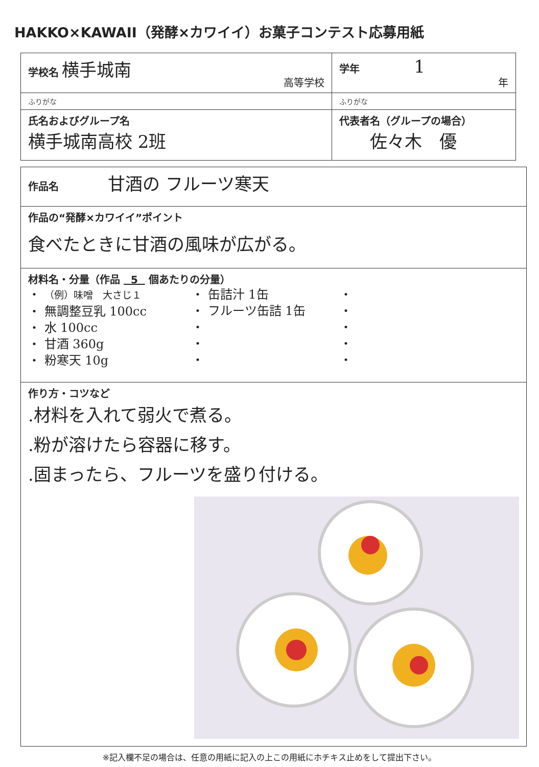HAKKO×KAWAII（発酵×カワイイ）お菓子コンテスト応募用紙
| 学校名 横手城南 高等学校 | 学年 1 年 |
| ふりがな | ふりがな |
| 氏名およびグループ名 横手城南高校 2班 | 代表者名（グループの場合） 佐々木 優 |
| 作品名 甘酒の フルーツ寒天 |
| 作品の“発酵×カワイイ”ポイント 食べたときに甘酒の風味が広がる。 |
| 材料名・分量（作品 5 個あたりの分量） ・ （例）味噌 大さじ１ ・ 無調整豆乳 100cc ・ 水 100cc ・ 甘酒 360g ・ 粉寒天 10g ・ 缶詰汁 1缶 ・ フルーツ缶詰 1缶 ・ ・ ・ ・ ・ ・ ・ ・ |
| 作り方・コツなど .材料を入れて弱火で煮る。 .粉が溶けたら容器に移す。 .固まったら、フルーツを盛り付ける。 |
※記入欄不足の場合は、任意の用紙に記入の上この用紙にホチキス止めをして提出下さい。